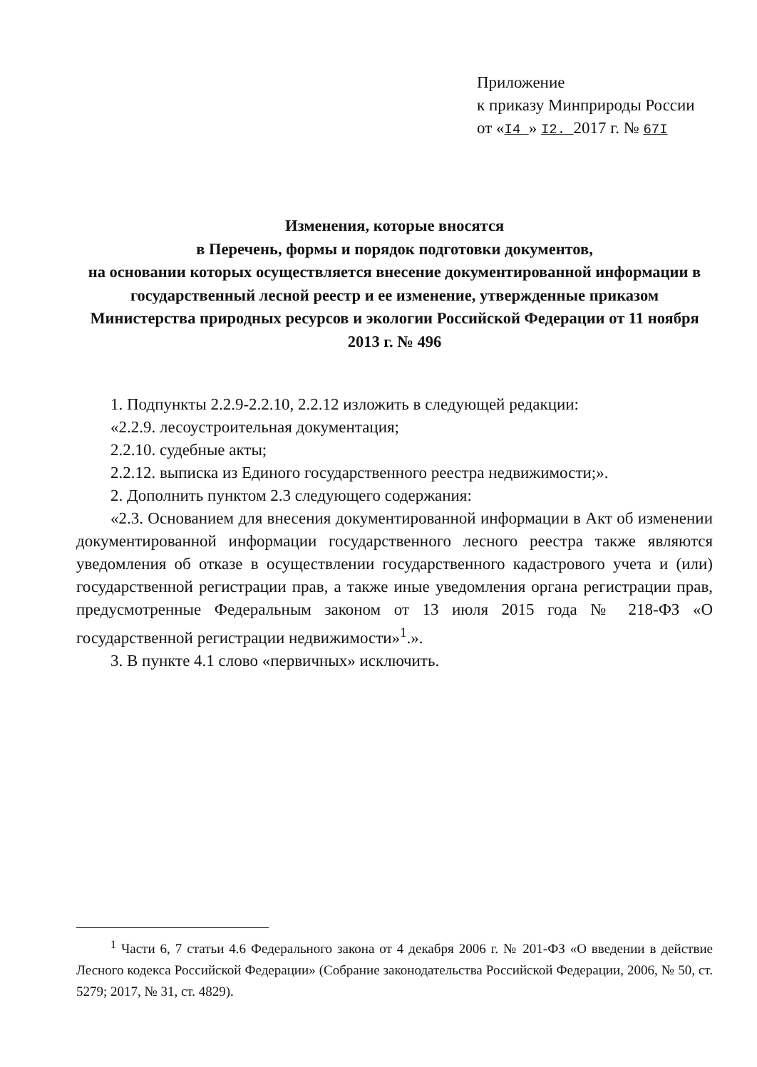Приложение
к приказу Минприроды России
от «I4 » I2. 2017 г. № 67I
Изменения, которые вносятся
в Перечень, формы и порядок подготовки документов,
на основании которых осуществляется внесение документированной информации в государственный лесной реестр и ее изменение, утвержденные приказом Министерства природных ресурсов и экологии Российской Федерации от 11 ноября 2013 г. № 496
1. Подпункты 2.2.9-2.2.10, 2.2.12 изложить в следующей редакции:
«2.2.9. лесоустроительная документация;
2.2.10. судебные акты;
2.2.12. выписка из Единого государственного реестра недвижимости;».
2. Дополнить пунктом 2.3 следующего содержания:
«2.3. Основанием для внесения документированной информации в Акт об изменении документированной информации государственного лесного реестра также являются уведомления об отказе в осуществлении государственного кадастрового учета и (или) государственной регистрации прав, а также иные уведомления органа регистрации прав, предусмотренные Федеральным законом от 13 июля 2015 года № 218-ФЗ «О государственной регистрации недвижимости»<sup>1</sup>.».
3. В пункте 4.1 слово «первичных» исключить.
<sup>1</sup> Части 6, 7 статьи 4.6 Федерального закона от 4 декабря 2006 г. № 201-ФЗ «О введении в действие Лесного кодекса Российской Федерации» (Собрание законодательства Российской Федерации, 2006, № 50, ст. 5279; 2017, № 31, ст. 4829).